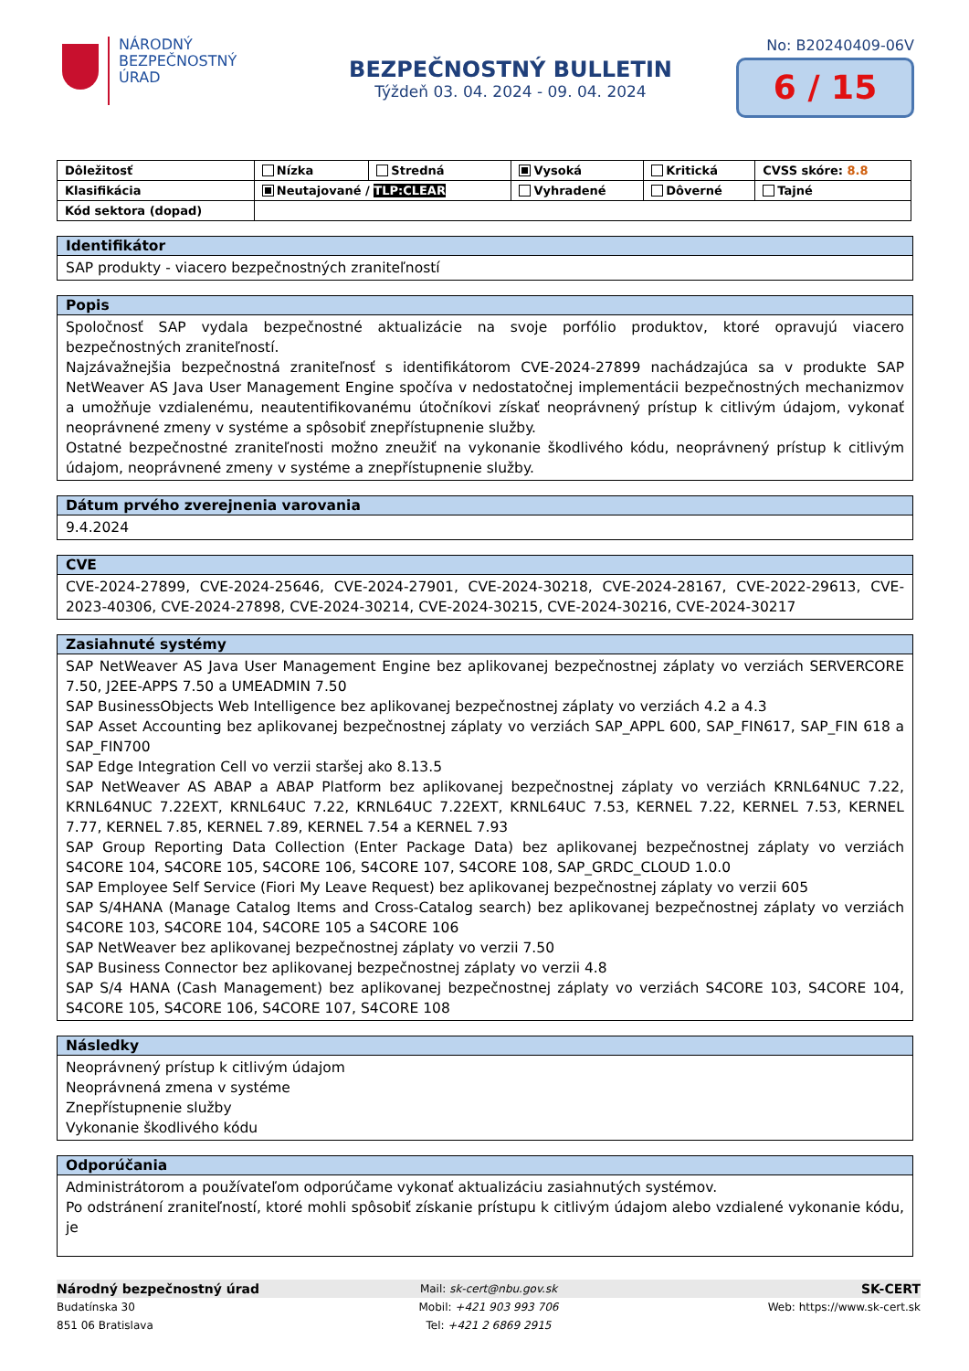NÁRODNÝ
BEZPEČNOSTNÝ
ÚRAD
BEZPEČNOSTNÝ BULLETIN
Týždeň 03. 04. 2024 - 09. 04. 2024
No: B20240409-06V
6 / 15
| Dôležitosť | Nízka | Stredná | Vysoká | Kritická | CVSS skóre: 8.8 |
| Klasifikácia | Neutajované / TLP:CLEAR | | Vyhradené | Dôverné | Tajné |
| Kód sektora (dopad) | | | | | |
Identifikátor
SAP produkty - viacero bezpečnostných zraniteľností
Popis
Spoločnosť SAP vydala bezpečnostné aktualizácie na svoje porfólio produktov, ktoré opravujú viacero bezpečnostných zraniteľností.
Najzávažnejšia bezpečnostná zraniteľnosť s identifikátorom CVE-2024-27899 nachádzajúca sa v produkte SAP NetWeaver AS Java User Management Engine spočíva v nedostatočnej implementácii bezpečnostných mechanizmov a umožňuje vzdialenému, neautentifikovanému útočníkovi získať neoprávnený prístup k citlivým údajom, vykonať neoprávnené zmeny v systéme a spôsobiť znepřístupnenie služby.
Ostatné bezpečnostné zraniteľnosti možno zneužiť na vykonanie škodlivého kódu, neoprávnený prístup k citlivým údajom, neoprávnené zmeny v systéme a znepřístupnenie služby.
Dátum prvého zverejnenia varovania
9.4.2024
CVE
CVE-2024-27899, CVE-2024-25646, CVE-2024-27901, CVE-2024-30218, CVE-2024-28167, CVE-2022-29613, CVE-2023-40306, CVE-2024-27898, CVE-2024-30214, CVE-2024-30215, CVE-2024-30216, CVE-2024-30217
Zasiahnuté systémy
SAP NetWeaver AS Java User Management Engine bez aplikovanej bezpečnostnej záplaty vo verziách SERVERCORE 7.50, J2EE-APPS 7.50 a UMEADMIN 7.50
SAP BusinessObjects Web Intelligence bez aplikovanej bezpečnostnej záplaty vo verziách 4.2 a 4.3
SAP Asset Accounting bez aplikovanej bezpečnostnej záplaty vo verziách SAP_APPL 600, SAP_FIN617, SAP_FIN 618 a SAP_FIN700
SAP Edge Integration Cell vo verzii staršej ako 8.13.5
SAP NetWeaver AS ABAP a ABAP Platform bez aplikovanej bezpečnostnej záplaty vo verziách KRNL64NUC 7.22, KRNL64NUC 7.22EXT, KRNL64UC 7.22, KRNL64UC 7.22EXT, KRNL64UC 7.53, KERNEL 7.22, KERNEL 7.53, KERNEL 7.77, KERNEL 7.85, KERNEL 7.89, KERNEL 7.54 a KERNEL 7.93
SAP Group Reporting Data Collection (Enter Package Data) bez aplikovanej bezpečnostnej záplaty vo verziách S4CORE 104, S4CORE 105, S4CORE 106, S4CORE 107, S4CORE 108, SAP_GRDC_CLOUD 1.0.0
SAP Employee Self Service (Fiori My Leave Request) bez aplikovanej bezpečnostnej záplaty vo verzii 605
SAP S/4HANA (Manage Catalog Items and Cross-Catalog search) bez aplikovanej bezpečnostnej záplaty vo verziách S4CORE 103, S4CORE 104, S4CORE 105 a S4CORE 106
SAP NetWeaver bez aplikovanej bezpečnostnej záplaty vo verzii 7.50
SAP Business Connector bez aplikovanej bezpečnostnej záplaty vo verzii 4.8
SAP S/4 HANA (Cash Management) bez aplikovanej bezpečnostnej záplaty vo verziách S4CORE 103, S4CORE 104, S4CORE 105, S4CORE 106, S4CORE 107, S4CORE 108
Následky
Neoprávnený prístup k citlivým údajom
Neoprávnená zmena v systéme
Znepřístupnenie služby
Vykonanie škodlivého kódu
Odporúčania
Administrátorom a používateľom odporúčame vykonať aktualizáciu zasiahnutých systémov.
Po odstránení zraniteľností, ktoré mohli spôsobiť získanie prístupu k citlivým údajom alebo vzdialené vykonanie kódu, je
Národný bezpečnostný úrad Mail: sk-cert@nbu.gov.sk SK-CERT
Budatínska 30 Mobil: +421 903 993 706 Web: https://www.sk-cert.sk
851 06 Bratislava Tel: +421 2 6869 2915